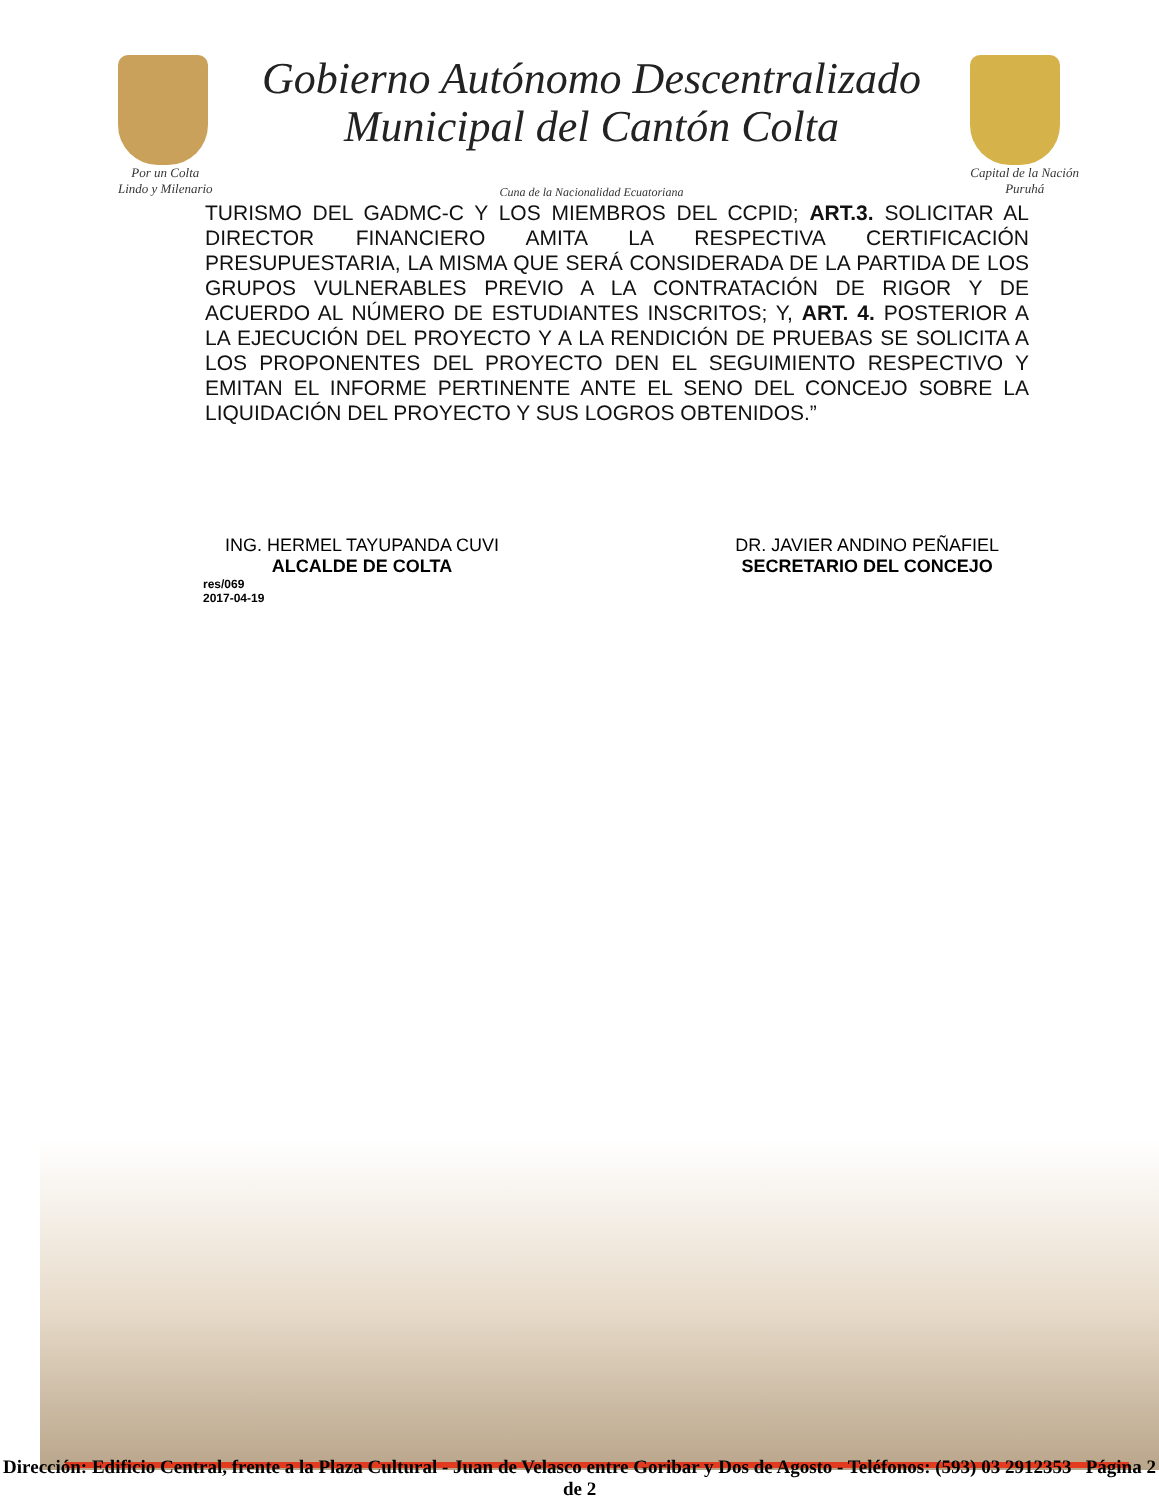Por un Colta
Lindo y Milenario
Gobierno Autónomo Descentralizado
Municipal del Cantón Colta
Cuna de la Nacionalidad Ecuatoriana
Capital de la Nación
Puruhá
TURISMO DEL GADMC-C Y LOS MIEMBROS DEL CCPID; ART.3. SOLICITAR AL DIRECTOR FINANCIERO AMITA LA RESPECTIVA CERTIFICACIÓN PRESUPUESTARIA, LA MISMA QUE SERÁ CONSIDERADA DE LA PARTIDA DE LOS GRUPOS VULNERABLES PREVIO A LA CONTRATACIÓN DE RIGOR Y DE ACUERDO AL NÚMERO DE ESTUDIANTES INSCRITOS; Y, ART. 4. POSTERIOR A LA EJECUCIÓN DEL PROYECTO Y A LA RENDICIÓN DE PRUEBAS SE SOLICITA A LOS PROPONENTES DEL PROYECTO DEN EL SEGUIMIENTO RESPECTIVO Y EMITAN EL INFORME PERTINENTE ANTE EL SENO DEL CONCEJO SOBRE LA LIQUIDACIÓN DEL PROYECTO Y SUS LOGROS OBTENIDOS.”
ING. HERMEL TAYUPANDA CUVI
ALCALDE DE COLTA
DR. JAVIER ANDINO PEÑAFIEL
SECRETARIO DEL CONCEJO
res/069
2017-04-19
Dirección: Edificio Central, frente a la Plaza Cultural - Juan de Velasco entre Goribar y Dos de Agosto - Teléfonos: (593) 03 2912353 Página 2 de 2